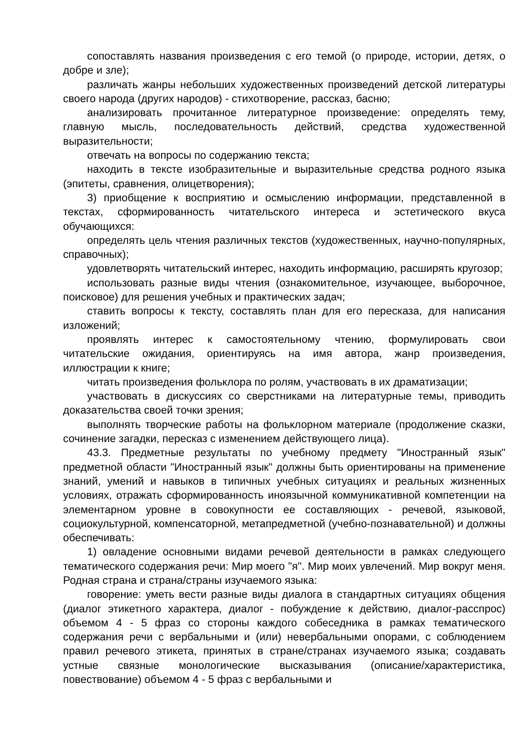сопоставлять названия произведения с его темой (о природе, истории, детях, о добре и зле);
различать жанры небольших художественных произведений детской литературы своего народа (других народов) - стихотворение, рассказ, басню;
анализировать прочитанное литературное произведение: определять тему, главную мысль, последовательность действий, средства художественной выразительности;
отвечать на вопросы по содержанию текста;
находить в тексте изобразительные и выразительные средства родного языка (эпитеты, сравнения, олицетворения);
3) приобщение к восприятию и осмыслению информации, представленной в текстах, сформированность читательского интереса и эстетического вкуса обучающихся:
определять цель чтения различных текстов (художественных, научно-популярных, справочных);
удовлетворять читательский интерес, находить информацию, расширять кругозор;
использовать разные виды чтения (ознакомительное, изучающее, выборочное, поисковое) для решения учебных и практических задач;
ставить вопросы к тексту, составлять план для его пересказа, для написания изложений;
проявлять интерес к самостоятельному чтению, формулировать свои читательские ожидания, ориентируясь на имя автора, жанр произведения, иллюстрации к книге;
читать произведения фольклора по ролям, участвовать в их драматизации;
участвовать в дискуссиях со сверстниками на литературные темы, приводить доказательства своей точки зрения;
выполнять творческие работы на фольклорном материале (продолжение сказки, сочинение загадки, пересказ с изменением действующего лица).
43.3. Предметные результаты по учебному предмету "Иностранный язык" предметной области "Иностранный язык" должны быть ориентированы на применение знаний, умений и навыков в типичных учебных ситуациях и реальных жизненных условиях, отражать сформированность иноязычной коммуникативной компетенции на элементарном уровне в совокупности ее составляющих - речевой, языковой, социокультурной, компенсаторной, метапредметной (учебно-познавательной) и должны обеспечивать:
1) овладение основными видами речевой деятельности в рамках следующего тематического содержания речи: Мир моего "я". Мир моих увлечений. Мир вокруг меня. Родная страна и страна/страны изучаемого языка:
говорение: уметь вести разные виды диалога в стандартных ситуациях общения (диалог этикетного характера, диалог - побуждение к действию, диалог-расспрос) объемом 4 - 5 фраз со стороны каждого собеседника в рамках тематического содержания речи с вербальными и (или) невербальными опорами, с соблюдением правил речевого этикета, принятых в стране/странах изучаемого языка; создавать устные связные монологические высказывания (описание/характеристика, повествование) объемом 4 - 5 фраз с вербальными и